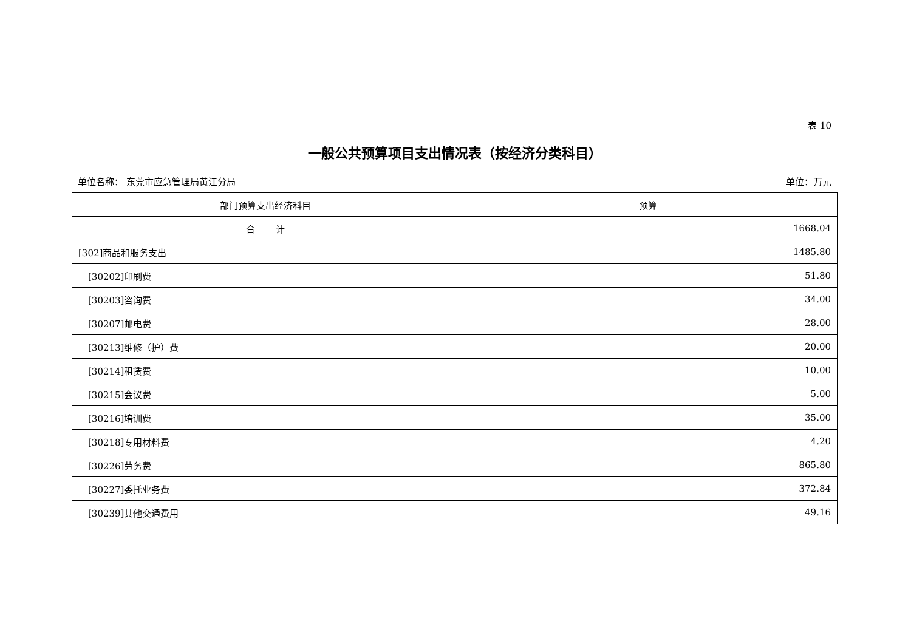表 10
一般公共预算项目支出情况表（按经济分类科目）
单位名称： 东莞市应急管理局黄江分局 单位：万元
| 部门预算支出经济科目 | 预算 |
| --- | --- |
| 合 计 | 1668.04 |
| [302]商品和服务支出 | 1485.80 |
| [30202]印刷费 | 51.80 |
| [30203]咨询费 | 34.00 |
| [30207]邮电费 | 28.00 |
| [30213]维修（护）费 | 20.00 |
| [30214]租赁费 | 10.00 |
| [30215]会议费 | 5.00 |
| [30216]培训费 | 35.00 |
| [30218]专用材料费 | 4.20 |
| [30226]劳务费 | 865.80 |
| [30227]委托业务费 | 372.84 |
| [30239]其他交通费用 | 49.16 |